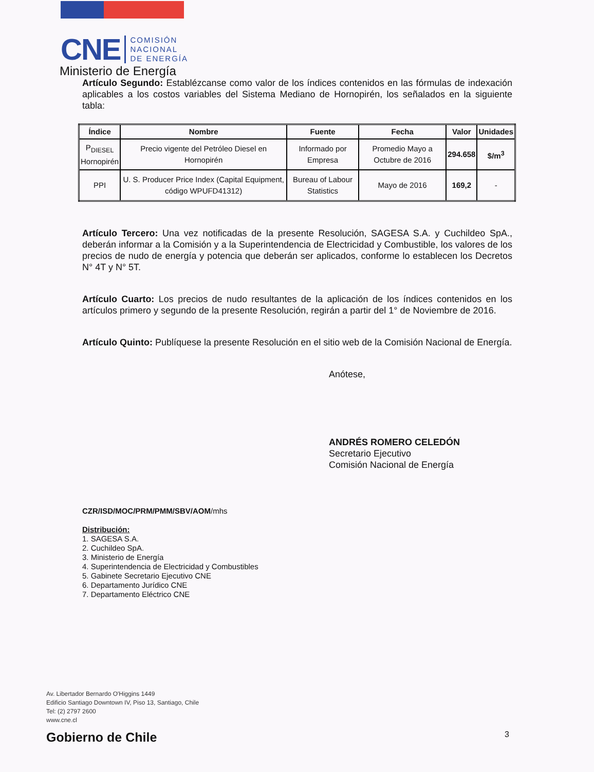CNE
COMISIÓN
NACIONAL
DE ENERGÍA
Ministerio de Energía
Artículo Segundo: Establézcanse como valor de los índices contenidos en las fórmulas de indexación aplicables a los costos variables del Sistema Mediano de Hornopirén, los señalados en la siguiente tabla:
| Índice | Nombre | Fuente | Fecha | Valor | Unidades |
| --- | --- | --- | --- | --- | --- |
| P<sub>DIESEL</sub> Hornopirén | Precio vigente del Petróleo Diesel en Hornopirén | Informado por Empresa | Promedio Mayo a Octubre de 2016 | 294.658 | $/m<sup>3</sup> |
| PPI | U. S. Producer Price Index (Capital Equipment, código WPUFD41312) | Bureau of Labour Statistics | Mayo de 2016 | 169,2 | - |
Artículo Tercero: Una vez notificadas de la presente Resolución, SAGESA S.A. y Cuchildeo SpA., deberán informar a la Comisión y a la Superintendencia de Electricidad y Combustible, los valores de los precios de nudo de energía y potencia que deberán ser aplicados, conforme lo establecen los Decretos N° 4T y N° 5T.
Artículo Cuarto: Los precios de nudo resultantes de la aplicación de los índices contenidos en los artículos primero y segundo de la presente Resolución, regirán a partir del 1° de Noviembre de 2016.
Artículo Quinto: Publíquese la presente Resolución en el sitio web de la Comisión Nacional de Energía.
Anótese,
ANDRÉS ROMERO CELEDÓN
Secretario Ejecutivo
Comisión Nacional de Energía
CZR/ISD/MOC/PRM/PMM/SBV/AOM/mhs
Distribución:
1. SAGESA S.A.
2. Cuchildeo SpA.
3. Ministerio de Energía
4. Superintendencia de Electricidad y Combustibles
5. Gabinete Secretario Ejecutivo CNE
6. Departamento Jurídico CNE
7. Departamento Eléctrico CNE
Av. Libertador Bernardo O'Higgins 1449
Edificio Santiago Downtown IV, Piso 13, Santiago, Chile
Tel: (2) 2797 2600
www.cne.cl
Gobierno de Chile 3